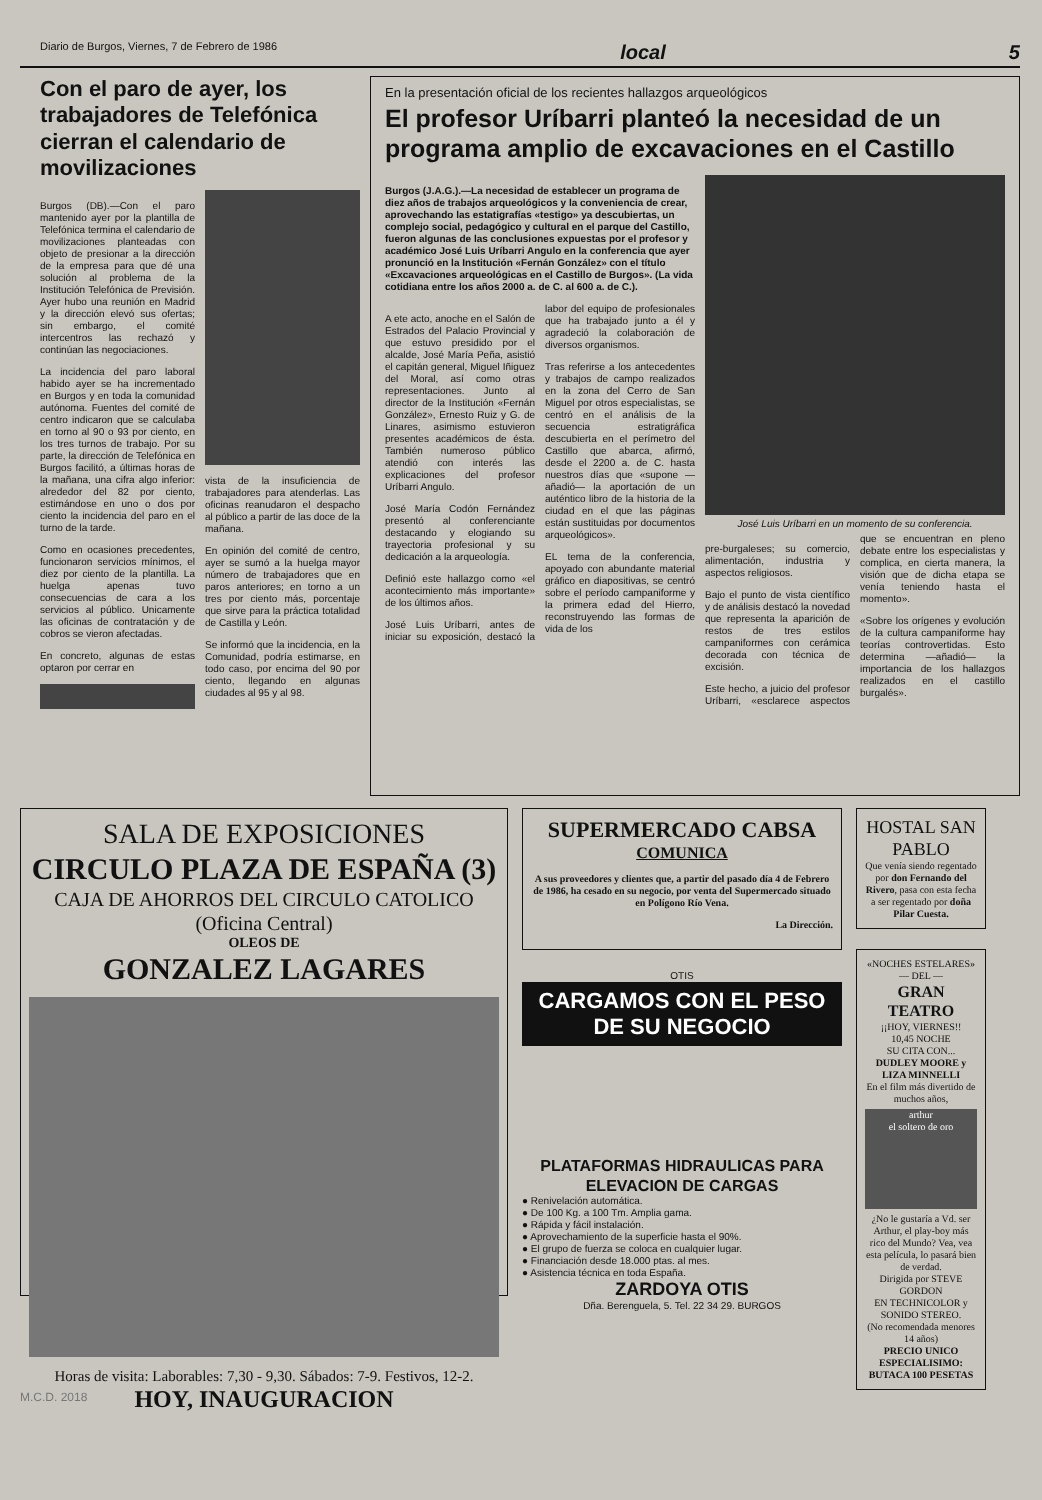Diario de Burgos, Viernes, 7 de Febrero de 1986 local 5
Con el paro de ayer, los trabajadores de Telefónica cierran el calendario de movilizaciones
Burgos (DB).—Con el paro mantenido ayer por la plantilla de Telefónica termina el calendario de movilizaciones planteadas con objeto de presionar a la dirección de la empresa para que dé una solución al problema de la Institución Telefónica de Previsión. Ayer hubo una reunión en Madrid y la dirección elevó sus ofertas; sin embargo, el comité intercentros las rechazó y continúan las negociaciones.
La incidencia del paro laboral habido ayer se ha incrementado en Burgos y en toda la comunidad autónoma. Fuentes del comité de centro indicaron que se calculaba en torno al 90 o 93 por ciento, en los tres turnos de trabajo. Por su parte, la dirección de Telefónica en Burgos facilitó, a últimas horas de la mañana, una cifra algo inferior: alrededor del 82 por ciento, estimándose en uno o dos por ciento la incidencia del paro en el turno de la tarde.
Como en ocasiones precedentes, funcionaron servicios mínimos, el diez por ciento de la plantilla. La huelga apenas tuvo consecuencias de cara a los servicios al público. Unicamente las oficinas de contratación y de cobros se vieron afectadas.
En concreto, algunas de estas optaron por cerrar en
vista de la insuficiencia de trabajadores para atenderlas. Las oficinas reanudaron el despacho al público a partir de las doce de la mañana.
En opinión del comité de centro, ayer se sumó a la huelga mayor número de trabajadores que en paros anteriores; en torno a un tres por ciento más, porcentaje que sirve para la práctica totalidad de Castilla y León.
Se informó que la incidencia, en la Comunidad, podría estimarse, en todo caso, por encima del 90 por ciento, llegando en algunas ciudades al 95 y al 98.
En la presentación oficial de los recientes hallazgos arqueológicos
El profesor Uríbarri planteó la necesidad de un programa amplio de excavaciones en el Castillo
Burgos (J.A.G.).—La necesidad de establecer un programa de diez años de trabajos arqueológicos y la conveniencia de crear, aprovechando las estatigrafías «testigo» ya descubiertas, un complejo social, pedagógico y cultural en el parque del Castillo, fueron algunas de las conclusiones expuestas por el profesor y académico José Luis Uríbarri Angulo en la conferencia que ayer pronunció en la Institución «Fernán González» con el título «Excavaciones arqueológicas en el Castillo de Burgos». (La vida cotidiana entre los años 2000 a. de C. al 600 a. de C.).
A ete acto, anoche en el Salón de Estrados del Palacio Provincial y que estuvo presidido por el alcalde, José María Peña, asistió el capitán general, Miguel Iñiguez del Moral, así como otras representaciones. Junto al director de la Institución «Fernán González», Ernesto Ruiz y G. de Linares, asimismo estuvieron presentes académicos de ésta. También numeroso público atendió con interés las explicaciones del profesor Uríbarri Angulo.
José María Codón Fernández presentó al conferenciante destacando y elogiando su trayectoria profesional y su dedicación a la arqueología.
Definió este hallazgo como «el acontecimiento más importante» de los últimos años.
José Luis Uríbarri, antes de iniciar su exposición, destacó la labor del equipo de profesionales que ha trabajado junto a él y agradeció la colaboración de diversos organismos.
Tras referirse a los antecedentes y trabajos de campo realizados en la zona del Cerro de San Miguel por otros especialistas, se centró en el análisis de la secuencia estratigráfica descubierta en el perímetro del Castillo que abarca, afirmó, desde el 2200 a. de C. hasta nuestros días que «supone —añadió— la aportación de un auténtico libro de la historia de la ciudad en el que las páginas están sustituidas por documentos arqueológicos».
EL tema de la conferencia, apoyado con abundante material gráfico en diapositivas, se centró sobre el período campaniforme y la primera edad del Hierro, reconstruyendo las formas de vida de los
José Luis Uríbarri en un momento de su conferencia.
pre-burgaleses; su comercio, alimentación, industria y aspectos religiosos.
Bajo el punto de vista científico y de análisis destacó la novedad que representa la aparición de restos de tres estilos campaniformes con cerámica decorada con técnica de excisión.
Este hecho, a juicio del profesor Uríbarri, «esclarece aspectos que se encuentran en pleno debate entre los especialistas y complica, en cierta manera, la visión que de dicha etapa se venía teniendo hasta el momento».
«Sobre los orígenes y evolución de la cultura campaniforme hay teorías controvertidas. Esto determina —añadió— la importancia de los hallazgos realizados en el castillo burgalés».
SALA DE EXPOSICIONES
CIRCULO PLAZA DE ESPAÑA (3)
CAJA DE AHORROS DEL CIRCULO CATOLICO
(Oficina Central)
OLEOS DE
GONZALEZ LAGARES
Horas de visita: Laborables: 7,30 - 9,30. Sábados: 7-9. Festivos, 12-2.
HOY, INAUGURACION
SUPERMERCADO CABSA
COMUNICA
A sus proveedores y clientes que, a partir del pasado día 4 de Febrero de 1986, ha cesado en su negocio, por venta del Supermercado situado en Polígono Río Vena.
La Dirección.
OTIS
CARGAMOS CON EL PESO DE SU NEGOCIO
PLATAFORMAS HIDRAULICAS PARA ELEVACION DE CARGAS
● Renivelación automática.
● De 100 Kg. a 100 Tm. Amplia gama.
● Rápida y fácil instalación.
● Aprovechamiento de la superficie hasta el 90%.
● El grupo de fuerza se coloca en cualquier lugar.
● Financiación desde 18.000 ptas. al mes.
● Asistencia técnica en toda España.
ZARDOYA OTIS
Dña. Berenguela, 5. Tel. 22 34 29. BURGOS
HOSTAL SAN PABLO
Que venía siendo regentado por don Fernando del Rivero, pasa con esta fecha a ser regentado por doña Pilar Cuesta.
«NOCHES ESTELARES»
— DEL —
GRAN TEATRO
¡¡HOY, VIERNES!!
10,45 NOCHE
SU CITA CON...
DUDLEY MOORE y LIZA MINNELLI
En el film más divertido de muchos años,
arthur
el soltero de oro
¿No le gustaría a Vd. ser Arthur, el play-boy más rico del Mundo? Vea, vea esta película, lo pasará bien de verdad.
Dirigida por STEVE GORDON
EN TECHNICOLOR y SONIDO STEREO.
(No recomendada menores 14 años)
PRECIO UNICO ESPECIALISIMO: BUTACA 100 PESETAS
M.C.D. 2018